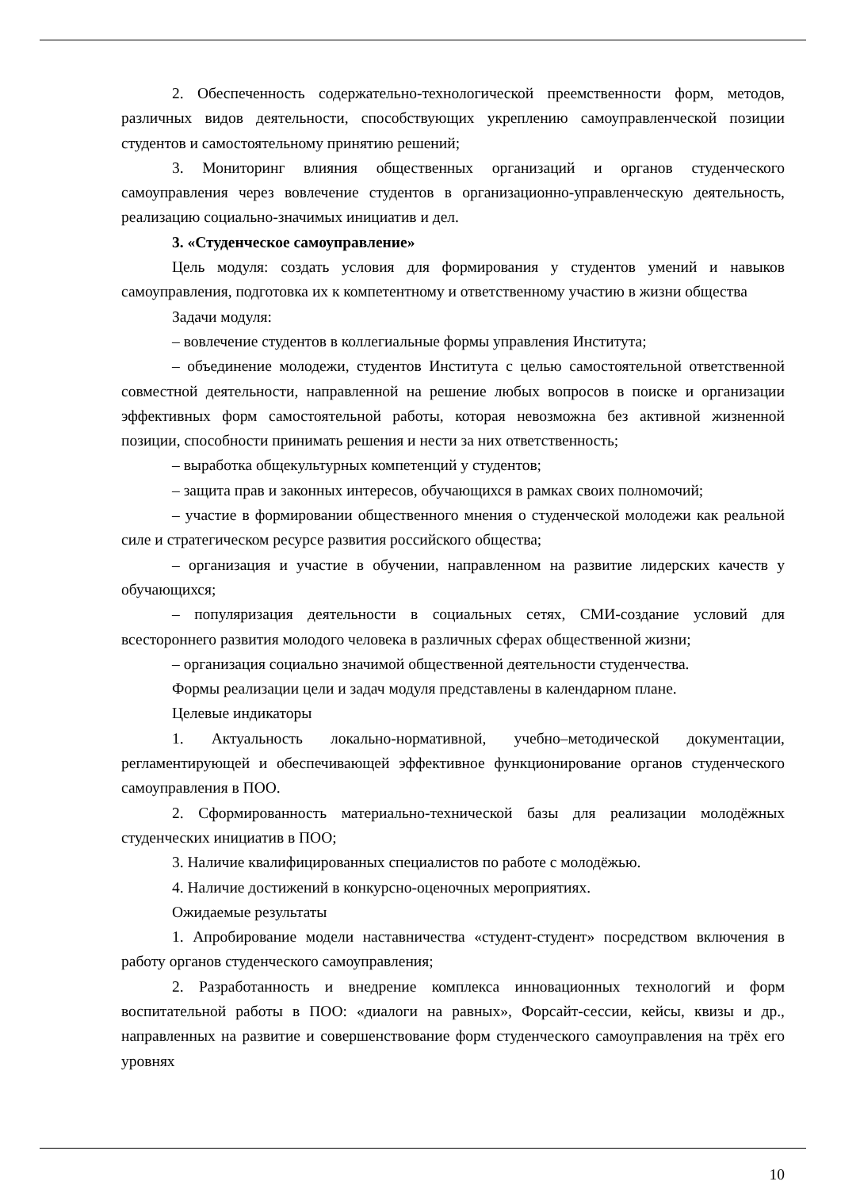2. Обеспеченность содержательно-технологической преемственности форм, методов, различных видов деятельности, способствующих укреплению самоуправленческой позиции студентов и самостоятельному принятию решений;
3. Мониторинг влияния общественных организаций и органов студенческого самоуправления через вовлечение студентов в организационно-управленческую деятельность, реализацию социально-значимых инициатив и дел.
3. «Студенческое самоуправление»
Цель модуля: создать условия для формирования у студентов умений и навыков самоуправления, подготовка их к компетентному и ответственному участию в жизни общества
Задачи модуля:
– вовлечение студентов в коллегиальные формы управления Института;
– объединение молодежи, студентов Института с целью самостоятельной ответственной совместной деятельности, направленной на решение любых вопросов в поиске и организации эффективных форм самостоятельной работы, которая невозможна без активной жизненной позиции, способности принимать решения и нести за них ответственность;
– выработка общекультурных компетенций у студентов;
– защита прав и законных интересов, обучающихся в рамках своих полномочий;
– участие в формировании общественного мнения о студенческой молодежи как реальной силе и стратегическом ресурсе развития российского общества;
– организация и участие в обучении, направленном на развитие лидерских качеств у обучающихся;
– популяризация деятельности в социальных сетях, СМИ-создание условий для всестороннего развития молодого человека в различных сферах общественной жизни;
– организация социально значимой общественной деятельности студенчества.
Формы реализации цели и задач модуля представлены в календарном плане.
Целевые индикаторы
1. Актуальность локально-нормативной, учебно–методической документации, регламентирующей и обеспечивающей эффективное функционирование органов студенческого самоуправления в ПОО.
2. Сформированность материально-технической базы для реализации молодёжных студенческих инициатив в ПОО;
3. Наличие квалифицированных специалистов по работе с молодёжью.
4. Наличие достижений в конкурсно-оценочных мероприятиях.
Ожидаемые результаты
1. Апробирование модели наставничества «студент-студент» посредством включения в работу органов студенческого самоуправления;
2. Разработанность и внедрение комплекса инновационных технологий и форм воспитательной работы в ПОО: «диалоги на равных», Форсайт-сессии, кейсы, квизы и др., направленных на развитие и совершенствование форм студенческого самоуправления на трёх его уровнях
10